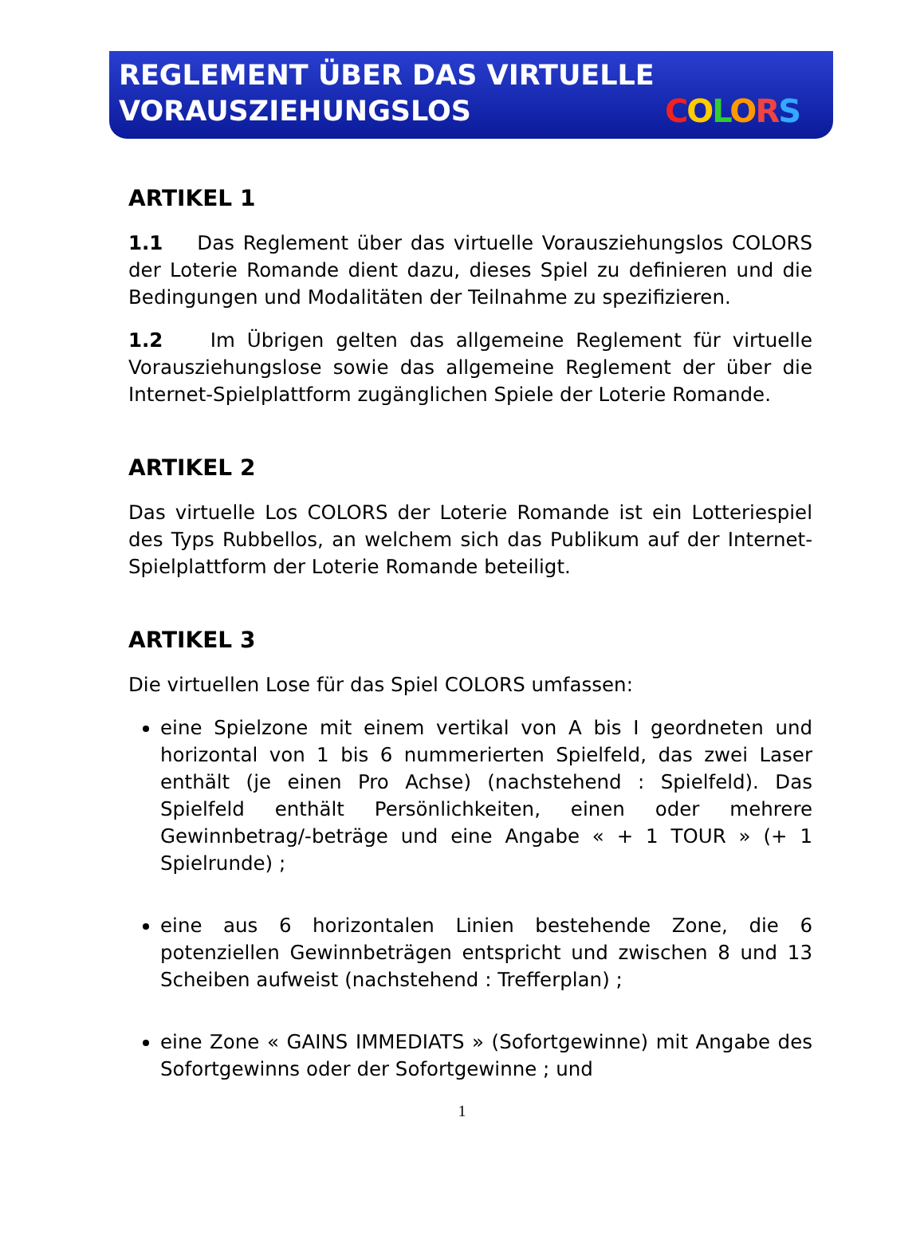REGLEMENT ÜBER DAS VIRTUELLE
VORAUSZIEHUNGSLOS
COLORS
ARTIKEL 1
1.1 Das Reglement über das virtuelle Vorausziehungslos COLORS der Loterie Romande dient dazu, dieses Spiel zu definieren und die Bedingungen und Modalitäten der Teilnahme zu spezifizieren.
1.2 Im Übrigen gelten das allgemeine Reglement für virtuelle Vorausziehungslose sowie das allgemeine Reglement der über die Internet-Spielplattform zugänglichen Spiele der Loterie Romande.
ARTIKEL 2
Das virtuelle Los COLORS der Loterie Romande ist ein Lotteriespiel des Typs Rubbellos, an welchem sich das Publikum auf der Internet-Spielplattform der Loterie Romande beteiligt.
ARTIKEL 3
Die virtuellen Lose für das Spiel COLORS umfassen:
eine Spielzone mit einem vertikal von A bis I geordneten und horizontal von 1 bis 6 nummerierten Spielfeld, das zwei Laser enthält (je einen Pro Achse) (nachstehend : Spielfeld). Das Spielfeld enthält Persönlichkeiten, einen oder mehrere Gewinnbetrag/-beträge und eine Angabe « + 1 TOUR » (+ 1 Spielrunde) ;
eine aus 6 horizontalen Linien bestehende Zone, die 6 potenziellen Gewinnbeträgen entspricht und zwischen 8 und 13 Scheiben aufweist (nachstehend : Trefferplan) ;
eine Zone « GAINS IMMEDIATS » (Sofortgewinne) mit Angabe des Sofortgewinns oder der Sofortgewinne ; und
1